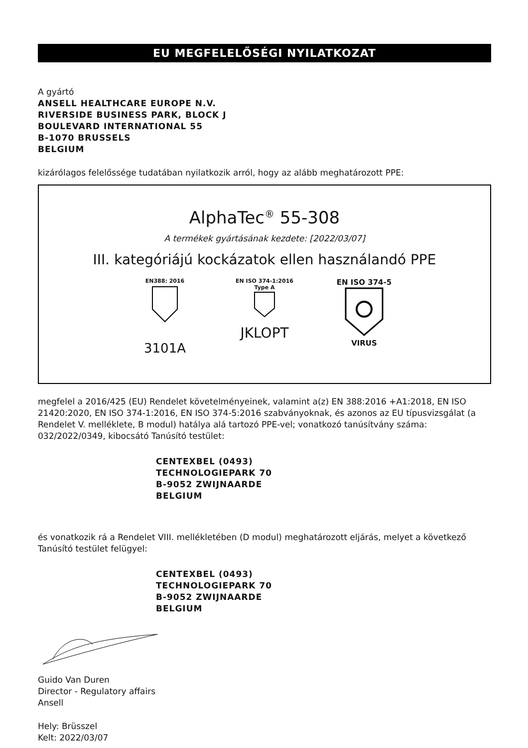EU MEGFELELŐSÉGI NYILATKOZAT
A gyártó
ANSELL HEALTHCARE EUROPE N.V.
RIVERSIDE BUSINESS PARK, BLOCK J
BOULEVARD INTERNATIONAL 55
B-1070 BRUSSELS
BELGIUM
kizárólagos felelőssége tudatában nyilatkozik arról, hogy az alább meghatározott PPE:
AlphaTec<sup>®</sup> 55-308
A termékek gyártásának kezdete: [2022/03/07]
III. kategóriájú kockázatok ellen használandó PPE
EN388: 2016
3101A
EN ISO 374-1:2016
Type A
JKLOPT
EN ISO 374-5
VIRUS
megfelel a 2016/425 (EU) Rendelet követelményeinek, valamint a(z) EN 388:2016 +A1:2018, EN ISO 21420:2020, EN ISO 374-1:2016, EN ISO 374-5:2016 szabványoknak, és azonos az EU típusvizsgálat (a Rendelet V. melléklete, B modul) hatálya alá tartozó PPE-vel; vonatkozó tanúsítvány száma: 032/2022/0349, kibocsátó Tanúsító testület:
CENTEXBEL (0493)
TECHNOLOGIEPARK 70
B-9052 ZWIJNAARDE
BELGIUM
és vonatkozik rá a Rendelet VIII. mellékletében (D modul) meghatározott eljárás, melyet a következő Tanúsító testület felügyel:
CENTEXBEL (0493)
TECHNOLOGIEPARK 70
B-9052 ZWIJNAARDE
BELGIUM
Guido Van Duren
Director - Regulatory affairs
Ansell
Hely: Brüsszel
Kelt: 2022/03/07